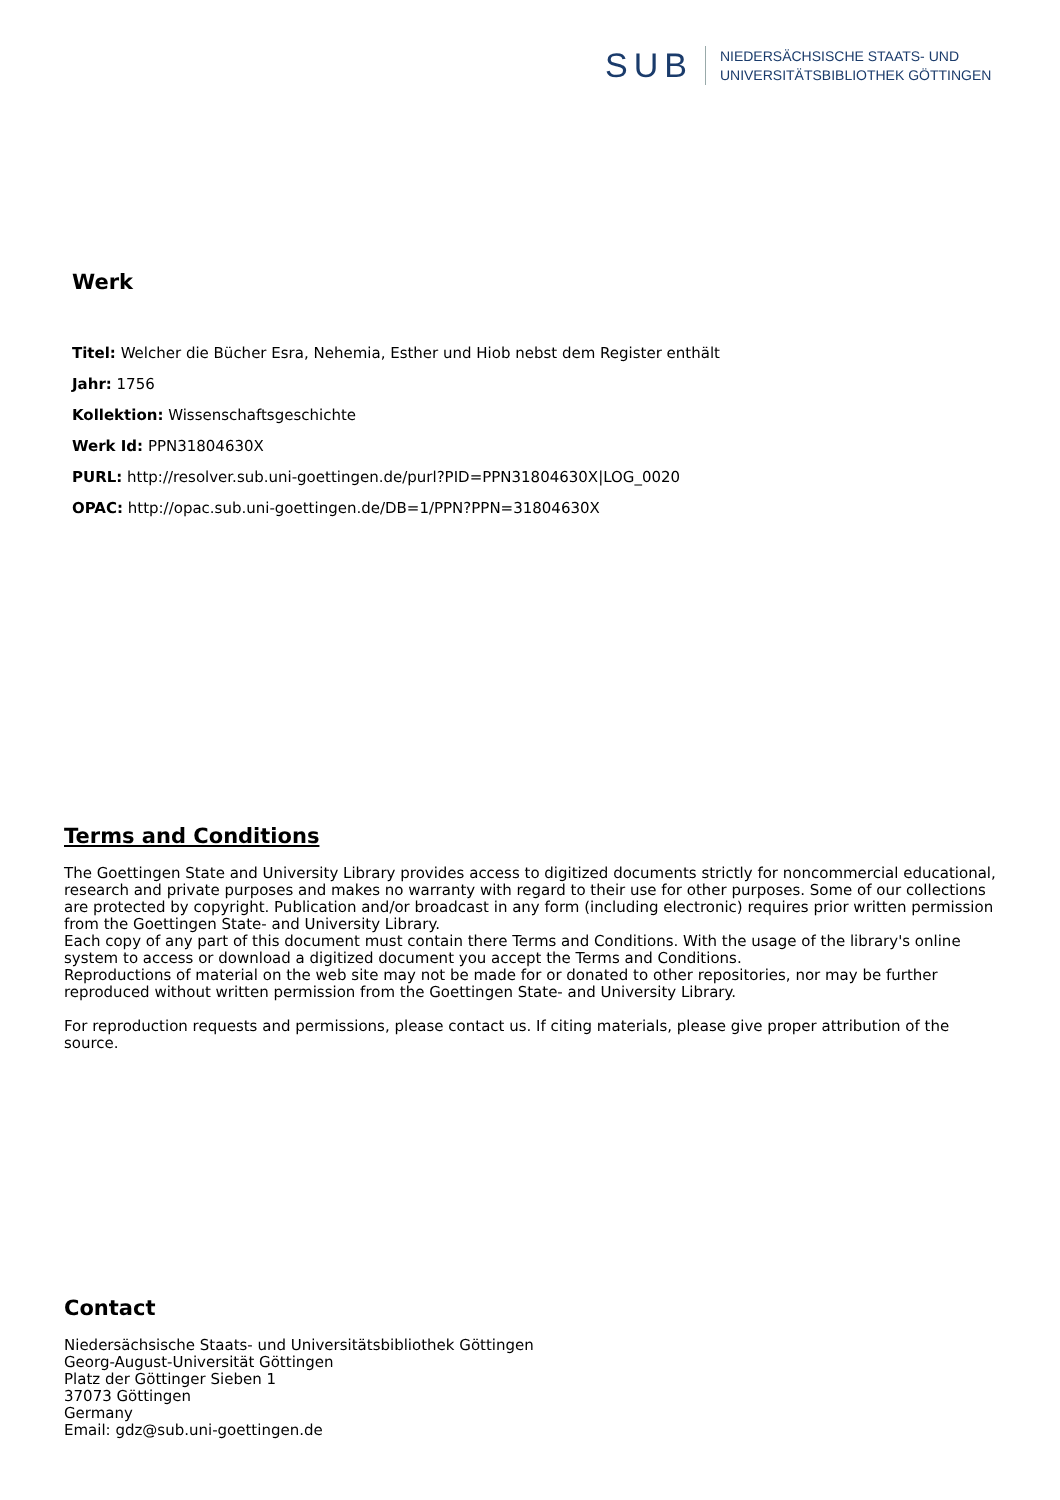SUB
NIEDERSÄCHSISCHE STAATS- UND
UNIVERSITÄTSBIBLIOTHEK GÖTTINGEN
Werk
Titel: Welcher die Bücher Esra, Nehemia, Esther und Hiob nebst dem Register enthält
Jahr: 1756
Kollektion: Wissenschaftsgeschichte
Werk Id: PPN31804630X
PURL: http://resolver.sub.uni-goettingen.de/purl?PID=PPN31804630X|LOG_0020
OPAC: http://opac.sub.uni-goettingen.de/DB=1/PPN?PPN=31804630X
Terms and Conditions
The Goettingen State and University Library provides access to digitized documents strictly for noncommercial educational, research and private purposes and makes no warranty with regard to their use for other purposes. Some of our collections are protected by copyright. Publication and/or broadcast in any form (including electronic) requires prior written permission from the Goettingen State- and University Library.
Each copy of any part of this document must contain there Terms and Conditions. With the usage of the library's online system to access or download a digitized document you accept the Terms and Conditions.
Reproductions of material on the web site may not be made for or donated to other repositories, nor may be further reproduced without written permission from the Goettingen State- and University Library.
For reproduction requests and permissions, please contact us. If citing materials, please give proper attribution of the source.
Contact
Niedersächsische Staats- und Universitätsbibliothek Göttingen
Georg-August-Universität Göttingen
Platz der Göttinger Sieben 1
37073 Göttingen
Germany
Email: gdz@sub.uni-goettingen.de